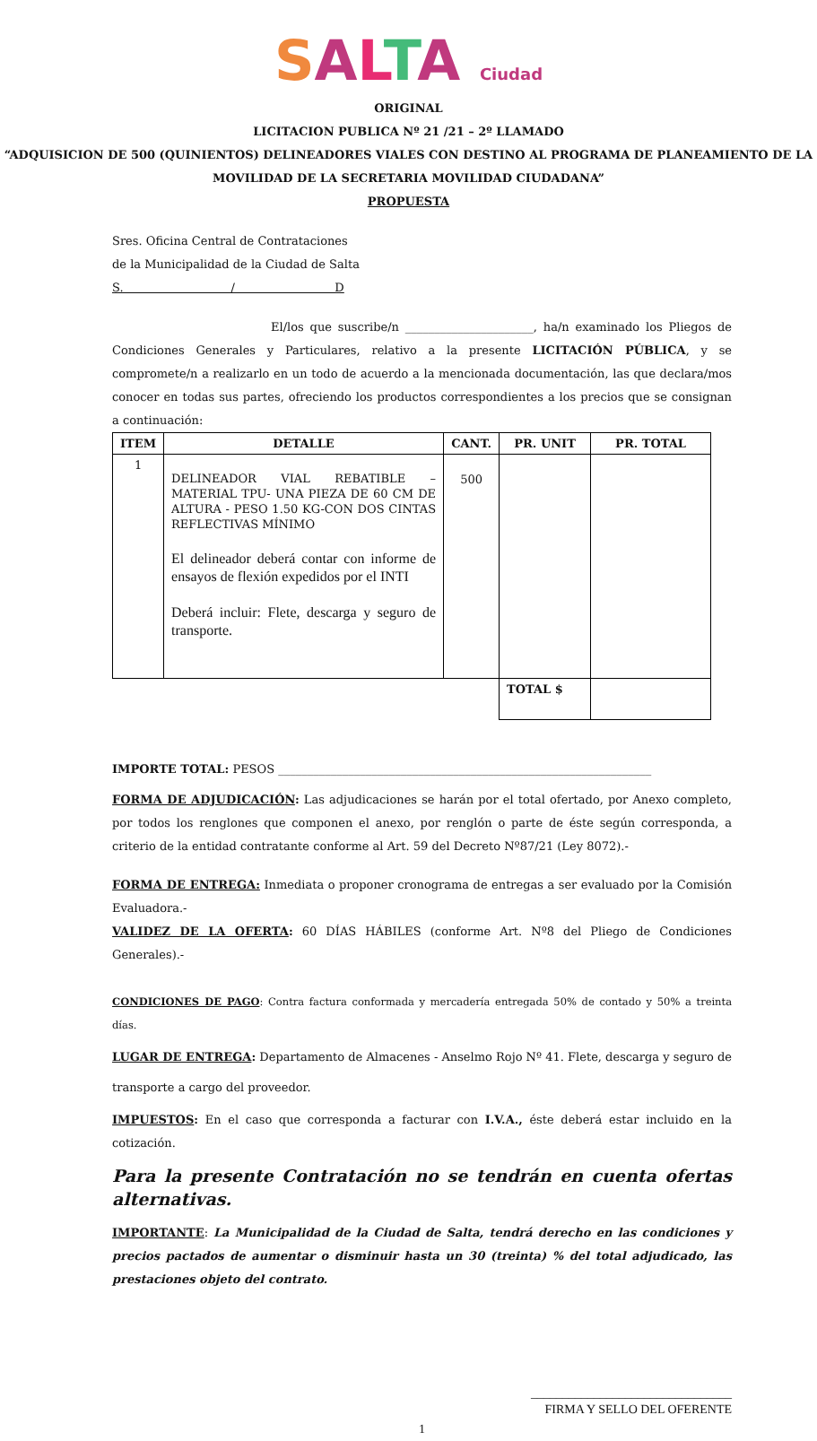SALTA Ciudad
ORIGINAL
LICITACION PUBLICA Nº 21 /21 – 2º LLAMADO
“ADQUISICION DE 500 (QUINIENTOS) DELINEADORES VIALES CON DESTINO AL PROGRAMA DE PLANEAMIENTO DE LA MOVILIDAD DE LA SECRETARIA MOVILIDAD CIUDADANA”
PROPUESTA
Sres. Oficina Central de Contrataciones
de la Municipalidad de la Ciudad de Salta
S. / D
El/los que suscribe/n ______________________, ha/n examinado los Pliegos de Condiciones Generales y Particulares, relativo a la presente LICITACIÓN PÚBLICA, y se compromete/n a realizarlo en un todo de acuerdo a la mencionada documentación, las que declara/mos conocer en todas sus partes, ofreciendo los productos correspondientes a los precios que se consignan a continuación:
| ITEM | DETALLE | CANT. | PR. UNIT | PR. TOTAL |
| --- | --- | --- | --- | --- |
| 1 | DELINEADOR VIAL REBATIBLE – MATERIAL TPU- UNA PIEZA DE 60 CM DE ALTURA - PESO 1.50 KG-CON DOS CINTAS REFLECTIVAS MÍNIMO El delineador deberá contar con informe de ensayos de flexión expedidos por el INTI Deberá incluir: Flete, descarga y seguro de transporte. | 500 | | |
| | | | TOTAL $ | |
IMPORTE TOTAL: PESOS ________________________________________________________________
FORMA DE ADJUDICACIÓN: Las adjudicaciones se harán por el total ofertado, por Anexo completo, por todos los renglones que componen el anexo, por renglón o parte de éste según corresponda, a criterio de la entidad contratante conforme al Art. 59 del Decreto Nº87/21 (Ley 8072).-
FORMA DE ENTREGA: Inmediata o proponer cronograma de entregas a ser evaluado por la Comisión Evaluadora.-
VALIDEZ DE LA OFERTA: 60 DÍAS HÁBILES (conforme Art. Nº8 del Pliego de Condiciones Generales).-
CONDICIONES DE PAGO: Contra factura conformada y mercadería entregada 50% de contado y 50% a treinta días.
LUGAR DE ENTREGA: Departamento de Almacenes - Anselmo Rojo Nº 41. Flete, descarga y seguro de transporte a cargo del proveedor.
IMPUESTOS: En el caso que corresponda a facturar con I.V.A., éste deberá estar incluido en la cotización.
Para la presente Contratación no se tendrán en cuenta ofertas alternativas.
IMPORTANTE: La Municipalidad de la Ciudad de Salta, tendrá derecho en las condiciones y precios pactados de aumentar o disminuir hasta un 30 (treinta) % del total adjudicado, las prestaciones objeto del contrato.
________________________________
FIRMA Y SELLO DEL OFERENTE
1